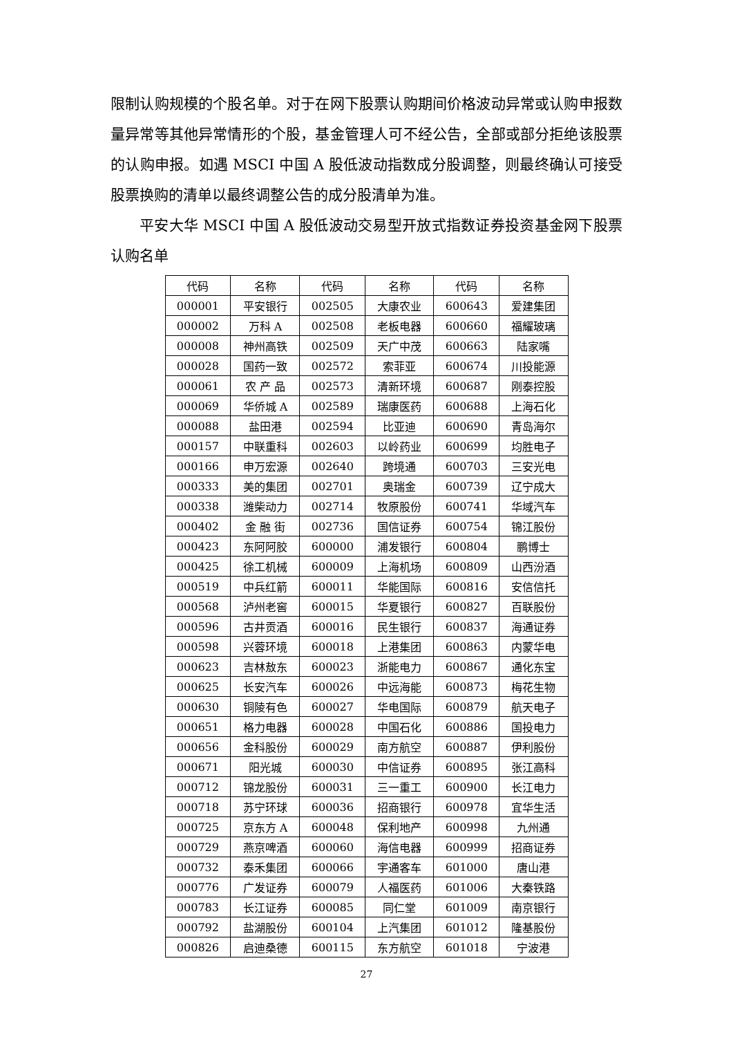限制认购规模的个股名单。对于在网下股票认购期间价格波动异常或认购申报数量异常等其他异常情形的个股，基金管理人可不经公告，全部或部分拒绝该股票的认购申报。如遇 MSCI 中国 A 股低波动指数成分股调整，则最终确认可接受股票换购的清单以最终调整公告的成分股清单为准。
平安大华 MSCI 中国 A 股低波动交易型开放式指数证券投资基金网下股票认购名单
| 代码 | 名称 | 代码 | 名称 | 代码 | 名称 |
| --- | --- | --- | --- | --- | --- |
| 000001 | 平安银行 | 002505 | 大康农业 | 600643 | 爱建集团 |
| 000002 | 万科 A | 002508 | 老板电器 | 600660 | 福耀玻璃 |
| 000008 | 神州高铁 | 002509 | 天广中茂 | 600663 | 陆家嘴 |
| 000028 | 国药一致 | 002572 | 索菲亚 | 600674 | 川投能源 |
| 000061 | 农 产 品 | 002573 | 清新环境 | 600687 | 刚泰控股 |
| 000069 | 华侨城 A | 002589 | 瑞康医药 | 600688 | 上海石化 |
| 000088 | 盐田港 | 002594 | 比亚迪 | 600690 | 青岛海尔 |
| 000157 | 中联重科 | 002603 | 以岭药业 | 600699 | 均胜电子 |
| 000166 | 申万宏源 | 002640 | 跨境通 | 600703 | 三安光电 |
| 000333 | 美的集团 | 002701 | 奥瑞金 | 600739 | 辽宁成大 |
| 000338 | 潍柴动力 | 002714 | 牧原股份 | 600741 | 华域汽车 |
| 000402 | 金 融 街 | 002736 | 国信证券 | 600754 | 锦江股份 |
| 000423 | 东阿阿胶 | 600000 | 浦发银行 | 600804 | 鹏博士 |
| 000425 | 徐工机械 | 600009 | 上海机场 | 600809 | 山西汾酒 |
| 000519 | 中兵红箭 | 600011 | 华能国际 | 600816 | 安信信托 |
| 000568 | 泸州老窖 | 600015 | 华夏银行 | 600827 | 百联股份 |
| 000596 | 古井贡酒 | 600016 | 民生银行 | 600837 | 海通证券 |
| 000598 | 兴蓉环境 | 600018 | 上港集团 | 600863 | 内蒙华电 |
| 000623 | 吉林敖东 | 600023 | 浙能电力 | 600867 | 通化东宝 |
| 000625 | 长安汽车 | 600026 | 中远海能 | 600873 | 梅花生物 |
| 000630 | 铜陵有色 | 600027 | 华电国际 | 600879 | 航天电子 |
| 000651 | 格力电器 | 600028 | 中国石化 | 600886 | 国投电力 |
| 000656 | 金科股份 | 600029 | 南方航空 | 600887 | 伊利股份 |
| 000671 | 阳光城 | 600030 | 中信证券 | 600895 | 张江高科 |
| 000712 | 锦龙股份 | 600031 | 三一重工 | 600900 | 长江电力 |
| 000718 | 苏宁环球 | 600036 | 招商银行 | 600978 | 宜华生活 |
| 000725 | 京东方 A | 600048 | 保利地产 | 600998 | 九州通 |
| 000729 | 燕京啤酒 | 600060 | 海信电器 | 600999 | 招商证券 |
| 000732 | 泰禾集团 | 600066 | 宇通客车 | 601000 | 唐山港 |
| 000776 | 广发证券 | 600079 | 人福医药 | 601006 | 大秦铁路 |
| 000783 | 长江证券 | 600085 | 同仁堂 | 601009 | 南京银行 |
| 000792 | 盐湖股份 | 600104 | 上汽集团 | 601012 | 隆基股份 |
| 000826 | 启迪桑德 | 600115 | 东方航空 | 601018 | 宁波港 |
27